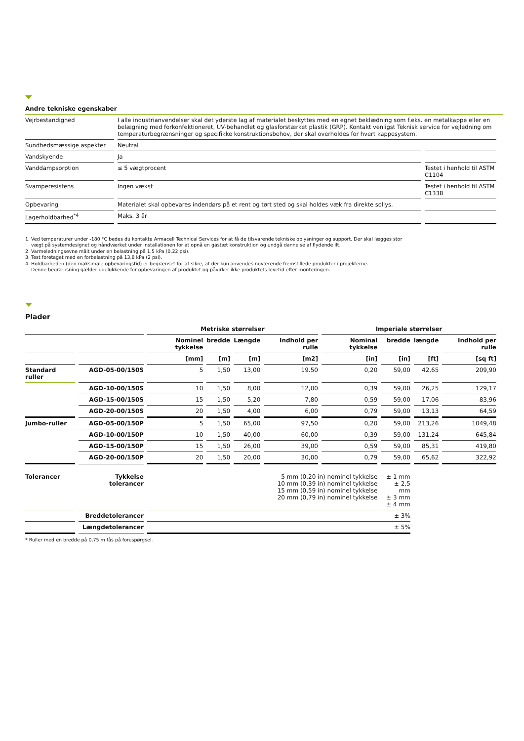Andre tekniske egenskaber
| Vejrbestandighed | I alle industrianvendelser skal det yderste lag af materialet beskyttes med en egnet beklædning som f.eks. en metalkappe eller en belægning med forkonfektioneret, UV-behandlet og glasforstærket plastik (GRP). Kontakt venligst Teknisk service for vejledning om temperaturbegrænsninger og specifikke konstruktionsbehov, der skal overholdes for hvert kappesystem. | |
| Sundhedsmæssige aspekter | Neutral | |
| Vandskyende | Ja | |
| Vanddampsorption | ≤ 5 vægtprocent | Testet i henhold til ASTM C1104 |
| Svamperesistens | Ingen vækst | Testet i henhold til ASTM C1338 |
| Opbevaring | Materialet skal opbevares indendørs på et rent og tørt sted og skal holdes væk fra direkte sollys. | |
| Lagerholdbarhed<sup>*4</sup> | Maks. 3 år | |
1. Ved temperaturer under -180 °C bedes du kontakte Armacell Technical Services for at få de tilsvarende tekniske oplysninger og support. Der skal lægges stor
vægt på systemdesignet og håndværket under installationen for at opnå en gastæt konstruktion og undgå dannelse af flydende ilt.
2. Varmeledningsevne målt under en belastning på 1,5 kPa (0,22 psi).
3. Test foretaget med en forbelastning på 13,8 kPa (2 psi).
4. Holdbarheden (den maksimale opbevaringstid) er begrænset for at sikre, at der kun anvendes nuværende fremstillede produkter i projekterne.
Denne begrænsning gælder udelukkende for opbevaringen af produktet og påvirker ikke produktets levetid efter monteringen.
Plader
| | | Metriske størrelser | | | | Imperiale størrelser | | | |
| --- | --- | --- | --- | --- | --- | --- | --- | --- | --- |
| | | Nominel tykkelse | bredde | Længde | Indhold per rulle | Nominal tykkelse | bredde | længde | Indhold per rulle |
| | | [mm] | [m] | [m] | [m2] | [in] | [in] | [ft] | [sq ft] |
| Standard ruller | AGD-05-00/150S | 5 | 1,50 | 13,00 | 19.50 | 0,20 | 59,00 | 42,65 | 209,90 |
| | AGD-10-00/150S | 10 | 1,50 | 8,00 | 12,00 | 0,39 | 59,00 | 26,25 | 129,17 |
| | AGD-15-00/150S | 15 | 1,50 | 5,20 | 7,80 | 0,59 | 59,00 | 17,06 | 83,96 |
| | AGD-20-00/150S | 20 | 1,50 | 4,00 | 6,00 | 0,79 | 59,00 | 13,13 | 64,59 |
| Jumbo-ruller | AGD-05-00/150P | 5 | 1,50 | 65,00 | 97,50 | 0,20 | 59,00 | 213,26 | 1049,48 |
| | AGD-10-00/150P | 10 | 1,50 | 40,00 | 60,00 | 0,39 | 59,00 | 131,24 | 645,84 |
| | AGD-15-00/150P | 15 | 1,50 | 26,00 | 39,00 | 0,59 | 59,00 | 85,31 | 419,80 |
| | AGD-20-00/150P | 20 | 1,50 | 20,00 | 30,00 | 0,79 | 59,00 | 65,62 | 322,92 |
| Tolerancer | Tykkelse tolerancer | 5 mm (0.20 in) nominel tykkelse 10 mm (0,39 in) nominel tykkelse 15 mm (0,59 in) nominel tykkelse 20 mm (0,79 in) nominel tykkelse | | | | | ± 1 mm ± 2,5 mm ± 3 mm ± 4 mm | | |
| | Breddetolerancer | ± 3% | | | | | | | |
| | Længdetolerancer | ± 5% | | | | | | | |
* Ruller med en bredde på 0,75 m fås på forespørgsel.